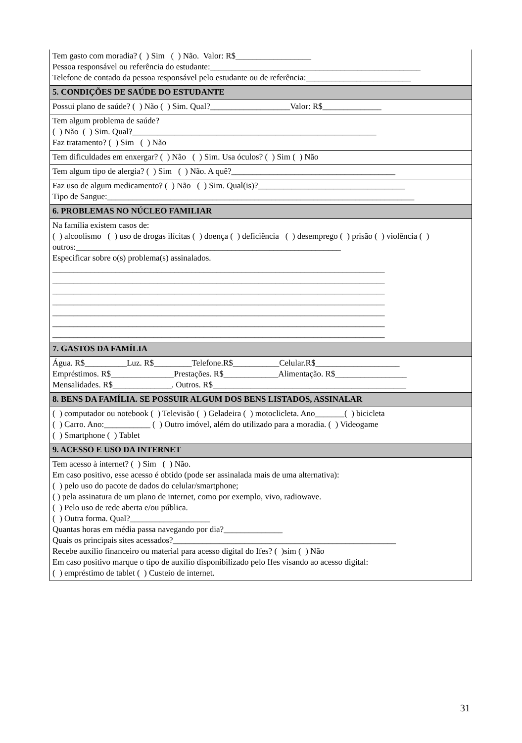| Tem gasto com moradia? ( ) Sim ( ) Não. Valor: R$__________________ Pessoa responsável ou referência do estudante:__________________________________________________ Telefone de contado da pessoa responsável pelo estudante ou de referência:_________________________ |
| 5. CONDIÇÕES DE SAÚDE DO ESTUDANTE |
| Possui plano de saúde? ( ) Não ( ) Sim. Qual?___________________Valor: R$______________ |
| Tem algum problema de saúde? ( ) Não ( ) Sim. Qual?__________________________________________________________ Faz tratamento? ( ) Sim ( ) Não |
| Tem dificuldades em enxergar? ( ) Não ( ) Sim. Usa óculos? ( ) Sim ( ) Não |
| Tem algum tipo de alergia? ( ) Sim ( ) Não. A quê?_______________________________________ |
| Faz uso de algum medicamento? ( ) Não ( ) Sim. Qual(is)?___________________________________ Tipo de Sangue:_________________________________________________________________________ |
| 6. PROBLEMAS NO NÚCLEO FAMILIAR |
| Na família existem casos de: ( ) alcoolismo ( ) uso de drogas ilícitas ( ) doença ( ) deficiência ( ) desemprego ( ) prisão ( ) violência ( ) outros:_______________________________________________________________ Especificar sobre o(s) problema(s) assinalados. _______________________________________________________________________________ _______________________________________________________________________________ _______________________________________________________________________________ _______________________________________________________________________________ _______________________________________________________________________________ _______________________________________________________________________________ _______________________________________________________________________________ |
| 7. GASTOS DA FAMÍLIA |
| Água. R$__________Luz. R$_________Telefone.R$___________Celular.R$____________________ Empréstimos. R$_______________Prestações. R$_____________Alimentação. R$_________________ Mensalidades. R$______________. Outros. R$______________________________________________ |
| 8. BENS DA FAMÍLIA. SE POSSUIR ALGUM DOS BENS LISTADOS, ASSINALAR |
| ( ) computador ou notebook ( ) Televisão ( ) Geladeira ( ) motoclicleta. Ano_______( ) bicicleta ( ) Carro. Ano:___________ ( ) Outro imóvel, além do utilizado para a moradia. ( ) Videogame ( ) Smartphone ( ) Tablet |
| 9. ACESSO E USO DA INTERNET |
| Tem acesso à internet? ( ) Sim ( ) Não. Em caso positivo, esse acesso é obtido (pode ser assinalada mais de uma alternativa): ( ) pelo uso do pacote de dados do celular/smartphone; ( ) pela assinatura de um plano de internet, como por exemplo, vivo, radiowave. ( ) Pelo uso de rede aberta e/ou pública. ( ) Outra forma. Qual?___________________ Quantas horas em média passa navegando por dia?______________ Quais os principais sites acessados?_____________________________________________________ Recebe auxílio financeiro ou material para acesso digital do Ifes? ( )sim ( ) Não Em caso positivo marque o tipo de auxílio disponibilizado pelo Ifes visando ao acesso digital: ( ) empréstimo de tablet ( ) Custeio de internet. |
31